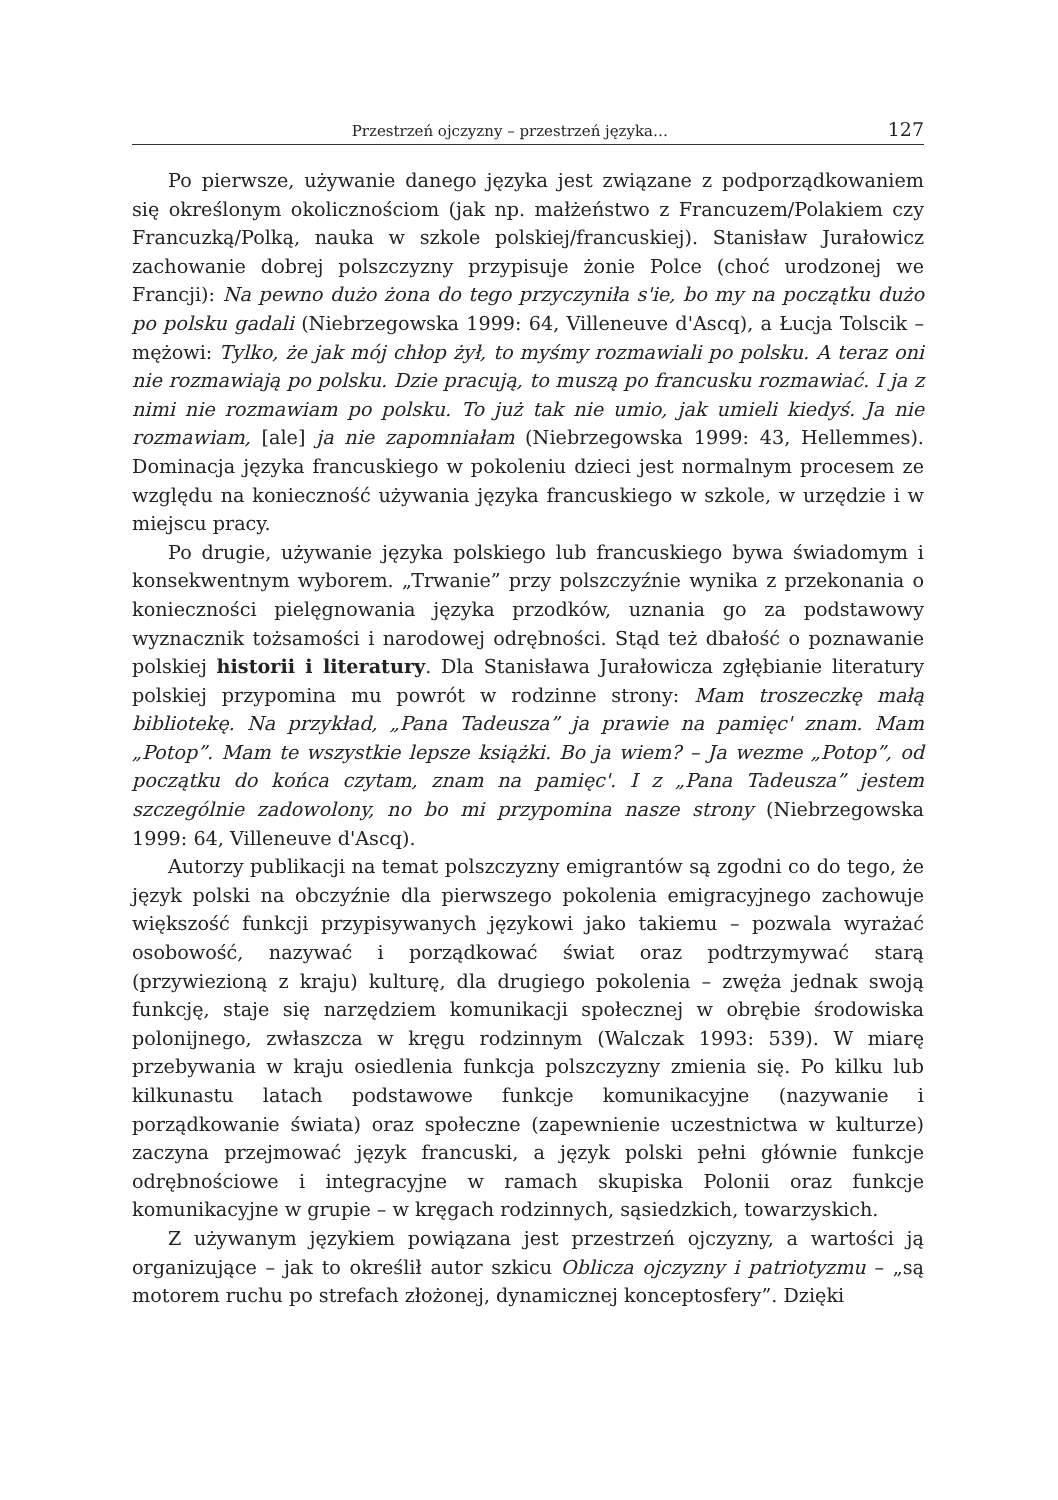Przestrzeń ojczyzny – przestrzeń języka… 127
Po pierwsze, używanie danego języka jest związane z podporządkowaniem się określonym okolicznościom (jak np. małżeństwo z Francuzem/Polakiem czy Francuzką/Polką, nauka w szkole polskiej/francuskiej). Stanisław Jurałowicz zachowanie dobrej polszczyzny przypisuje żonie Polce (choć urodzonej we Francji): Na pewno dużo żona do tego przyczyniła s'ie, bo my na początku dużo po polsku gadali (Niebrzegowska 1999: 64, Villeneuve d'Ascq), a Łucja Tolscik – mężowi: Tylko, że jak mój chłop żył, to myśmy rozmawiali po polsku. A teraz oni nie rozmawiają po polsku. Dzie pracują, to muszą po francusku rozmawiać. I ja z nimi nie rozmawiam po polsku. To już tak nie umio, jak umieli kiedyś. Ja nie rozmawiam, [ale] ja nie zapomniałam (Niebrzegowska 1999: 43, Hellemmes). Dominacja języka francuskiego w pokoleniu dzieci jest normalnym procesem ze względu na konieczność używania języka francuskiego w szkole, w urzędzie i w miejscu pracy.
Po drugie, używanie języka polskiego lub francuskiego bywa świadomym i konsekwentnym wyborem. „Trwanie” przy polszczyźnie wynika z przekonania o konieczności pielęgnowania języka przodków, uznania go za podstawowy wyznacznik tożsamości i narodowej odrębności. Stąd też dbałość o poznawanie polskiej historii i literatury. Dla Stanisława Jurałowicza zgłębianie literatury polskiej przypomina mu powrót w rodzinne strony: Mam troszeczkę małą bibliotekę. Na przykład, „Pana Tadeusza” ja prawie na pamięc' znam. Mam „Potop”. Mam te wszystkie lepsze książki. Bo ja wiem? – Ja wezme „Potop”, od początku do końca czytam, znam na pamięc'. I z „Pana Tadeusza” jestem szczególnie zadowolony, no bo mi przypomina nasze strony (Niebrzegowska 1999: 64, Villeneuve d'Ascq).
Autorzy publikacji na temat polszczyzny emigrantów są zgodni co do tego, że język polski na obczyźnie dla pierwszego pokolenia emigracyjnego zachowuje większość funkcji przypisywanych językowi jako takiemu – pozwala wyrażać osobowość, nazywać i porządkować świat oraz podtrzymywać starą (przywiezioną z kraju) kulturę, dla drugiego pokolenia – zwęża jednak swoją funkcję, staje się narzędziem komunikacji społecznej w obrębie środowiska polonijnego, zwłaszcza w kręgu rodzinnym (Walczak 1993: 539). W miarę przebywania w kraju osiedlenia funkcja polszczyzny zmienia się. Po kilku lub kilkunastu latach podstawowe funkcje komunikacyjne (nazywanie i porządkowanie świata) oraz społeczne (zapewnienie uczestnictwa w kulturze) zaczyna przejmować język francuski, a język polski pełni głównie funkcje odrębnościowe i integracyjne w ramach skupiska Polonii oraz funkcje komunikacyjne w grupie – w kręgach rodzinnych, sąsiedzkich, towarzyskich.
Z używanym językiem powiązana jest przestrzeń ojczyzny, a wartości ją organizujące – jak to określił autor szkicu Oblicza ojczyzny i patriotyzmu – „są motorem ruchu po strefach złożonej, dynamicznej konceptosfery”. Dzięki